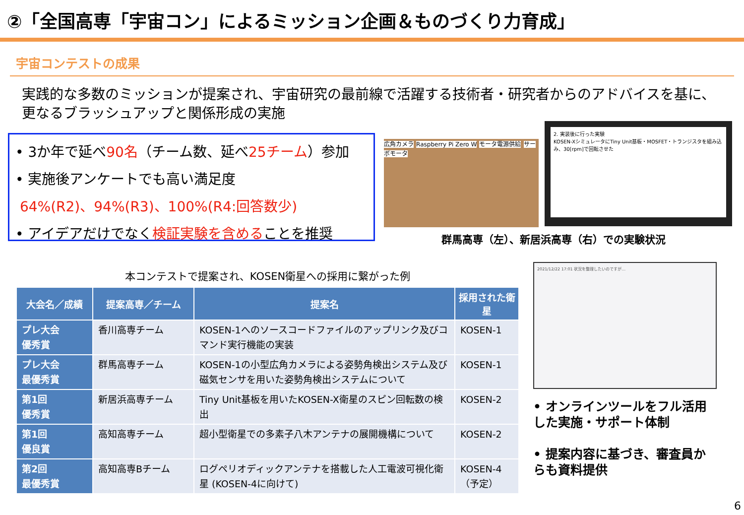②「全国高専「宇宙コン」によるミッション企画＆ものづくり力育成」
宇宙コンテストの成果
実践的な多数のミッションが提案され、宇宙研究の最前線で活躍する技術者・研究者からのアドバイスを基に、更なるブラッシュアップと関係形成の実施
• 3か年で延べ90名（チーム数、延べ25チーム）参加
• 実施後アンケートでも高い満足度
64%(R2)、94%(R3)、100%(R4:回答数少)
• アイデアだけでなく検証実験を含めることを推奨
広角カメラ Raspberry Pi Zero W モータ電源供給 サーボモータ
2. 実装後に行った実験
KOSEN-XシミュレータにTiny Unit基板・MOSFET・トランジスタを組み込み、30[rpm]で回転させた
群馬高専（左）、新居浜高専（右）での実験状況
本コンテストで提案され、KOSEN衛星への採用に繋がった例
| 大会名／成績 | 提案高専／チーム | 提案名 | 採用された衛星 |
| --- | --- | --- | --- |
| プレ大会 優秀賞 | 香川高専チーム | KOSEN-1へのソースコードファイルのアップリンク及びコマンド実行機能の実装 | KOSEN-1 |
| プレ大会 最優秀賞 | 群馬高専チーム | KOSEN-1の小型広角カメラによる姿勢角検出システム及び磁気センサを用いた姿勢角検出システムについて | KOSEN-1 |
| 第1回 優秀賞 | 新居浜高専チーム | Tiny Unit基板を用いたKOSEN-X衛星のスピン回転数の検出 | KOSEN-2 |
| 第1回 優良賞 | 高知高専チーム | 超小型衛星での多素子八木アンテナの展開機構について | KOSEN-2 |
| 第2回 最優秀賞 | 高知高専Bチーム | ログペリオディックアンテナを搭載した人工電波可視化衛星 (KOSEN-4に向けて) | KOSEN-4 （予定） |
2021/12/22 17:01 状況を整理したいのですが…
• オンラインツールをフル活用した実施・サポート体制
• 提案内容に基づき、審査員からも資料提供
6